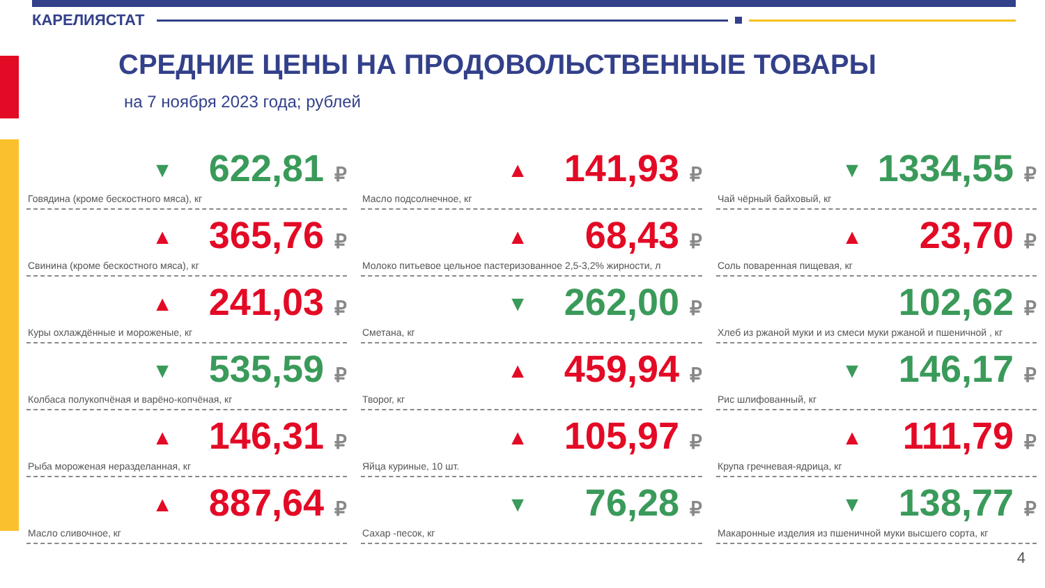КАРЕЛИЯСТАТ
СРЕДНИЕ ЦЕНЫ НА ПРОДОВОЛЬСТВЕННЫЕ ТОВАРЫ
на 7 ноября 2023 года; рублей
▼ 622,81 ₽
Говядина (кроме бескостного мяса), кг
▲ 141,93 ₽
Масло подсолнечное, кг
▼ 1334,55 ₽
Чай чёрный байховый, кг
▲ 365,76 ₽
Свинина (кроме бескостного мяса), кг
▲ 68,43 ₽
Молоко питьевое цельное пастеризованное 2,5-3,2% жирности, л
▲ 23,70 ₽
Соль поваренная пищевая, кг
▲ 241,03 ₽
Куры охлаждённые и мороженые, кг
▼ 262,00 ₽
Сметана, кг
102,62 ₽
Хлеб из ржаной муки и из смеси муки ржаной и пшеничной , кг
▼ 535,59 ₽
Колбаса полукопчёная и варёно-копчёная, кг
▲ 459,94 ₽
Творог, кг
▼ 146,17 ₽
Рис шлифованный, кг
▲ 146,31 ₽
Рыба мороженая неразделанная, кг
▲ 105,97 ₽
Яйца куриные, 10 шт.
▲ 111,79 ₽
Крупа гречневая-ядрица, кг
▲ 887,64 ₽
Масло сливочное, кг
▼ 76,28 ₽
Сахар -песок, кг
▼ 138,77 ₽
Макаронные изделия из пшеничной муки высшего сорта, кг
4